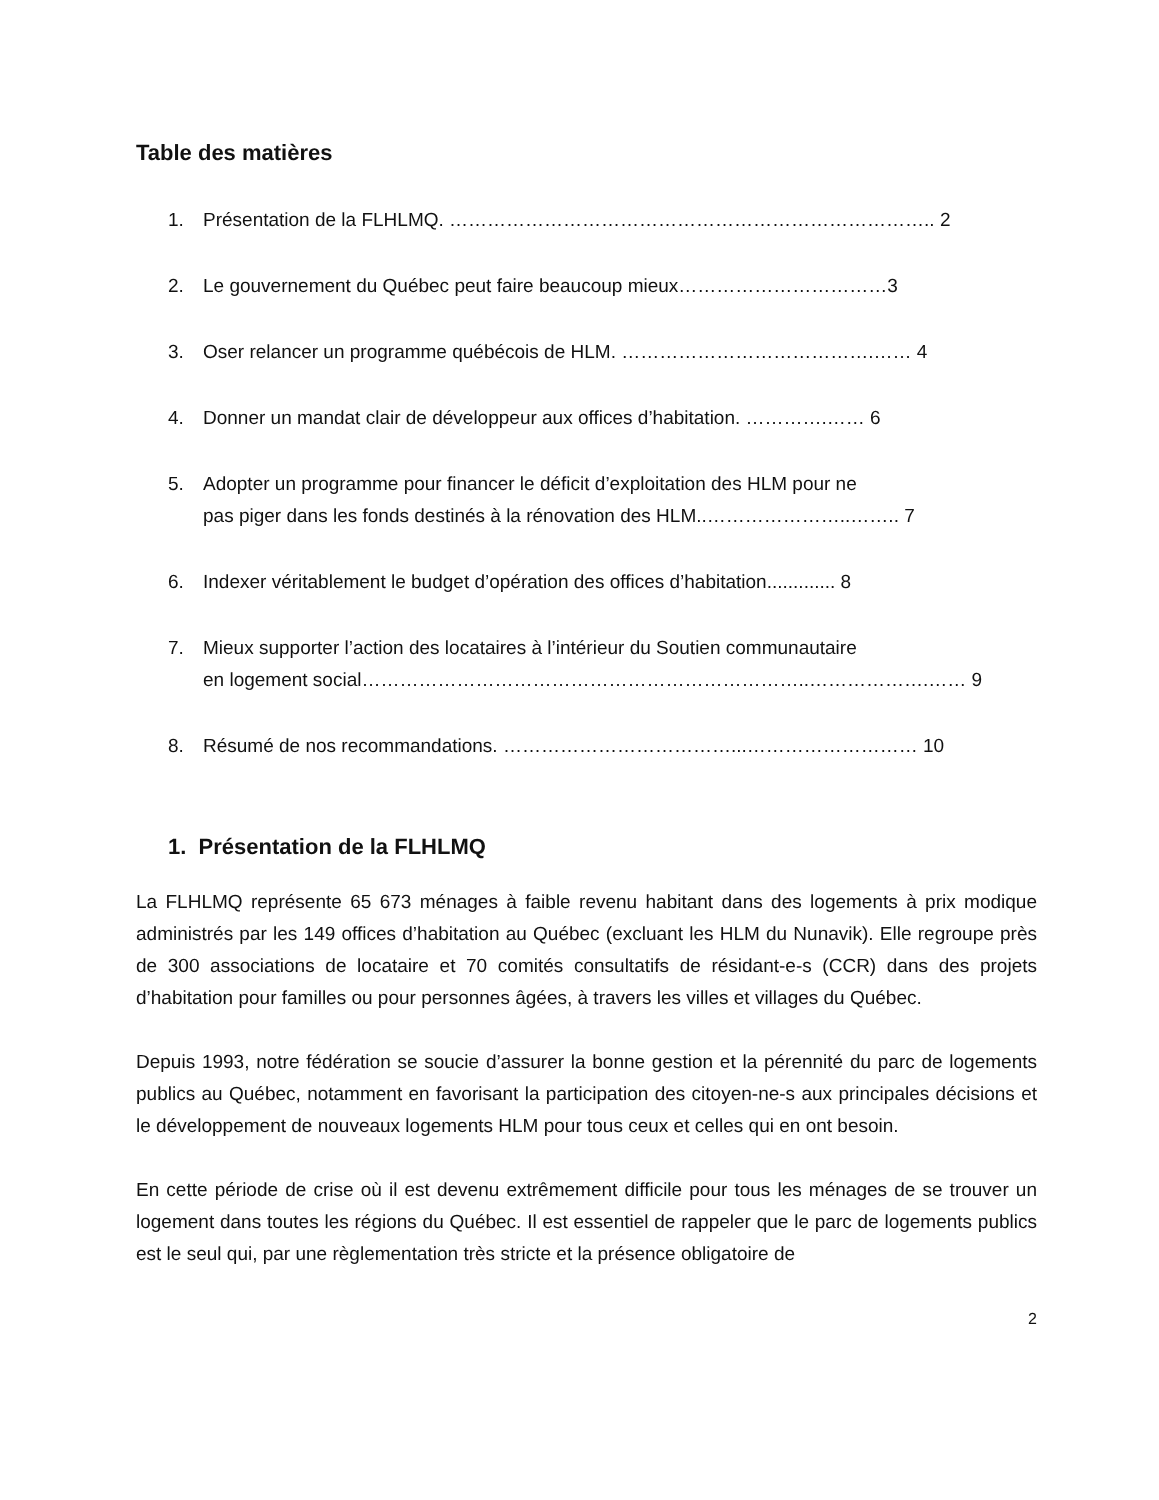Table des matières
1. Présentation de la FLHLMQ. ………………………………………………………………….. 2
2. Le gouvernement du Québec peut faire beaucoup mieux……………………………3
3. Oser relancer un programme québécois de HLM. ………………………………….…… 4
4. Donner un mandat clair de développeur aux offices d’habitation. ………….…… 6
5. Adopter un programme pour financer le déficit d’exploitation des HLM pour ne
pas piger dans les fonds destinés à la rénovation des HLM..…………………..…….. 7
6. Indexer véritablement le budget d’opération des offices d’habitation............. 8
7. Mieux supporter l’action des locataires à l’intérieur du Soutien communautaire
en logement social……………………………………………………………..……………….…… 9
8. Résumé de nos recommandations. ………………………………...……………………… 10
1. Présentation de la FLHLMQ
La FLHLMQ représente 65 673 ménages à faible revenu habitant dans des logements à prix modique administrés par les 149 offices d’habitation au Québec (excluant les HLM du Nunavik). Elle regroupe près de 300 associations de locataire et 70 comités consultatifs de résidant-e-s (CCR) dans des projets d’habitation pour familles ou pour personnes âgées, à travers les villes et villages du Québec.
Depuis 1993, notre fédération se soucie d’assurer la bonne gestion et la pérennité du parc de logements publics au Québec, notamment en favorisant la participation des citoyen-ne-s aux principales décisions et le développement de nouveaux logements HLM pour tous ceux et celles qui en ont besoin.
En cette période de crise où il est devenu extrêmement difficile pour tous les ménages de se trouver un logement dans toutes les régions du Québec. Il est essentiel de rappeler que le parc de logements publics est le seul qui, par une règlementation très stricte et la présence obligatoire de
2